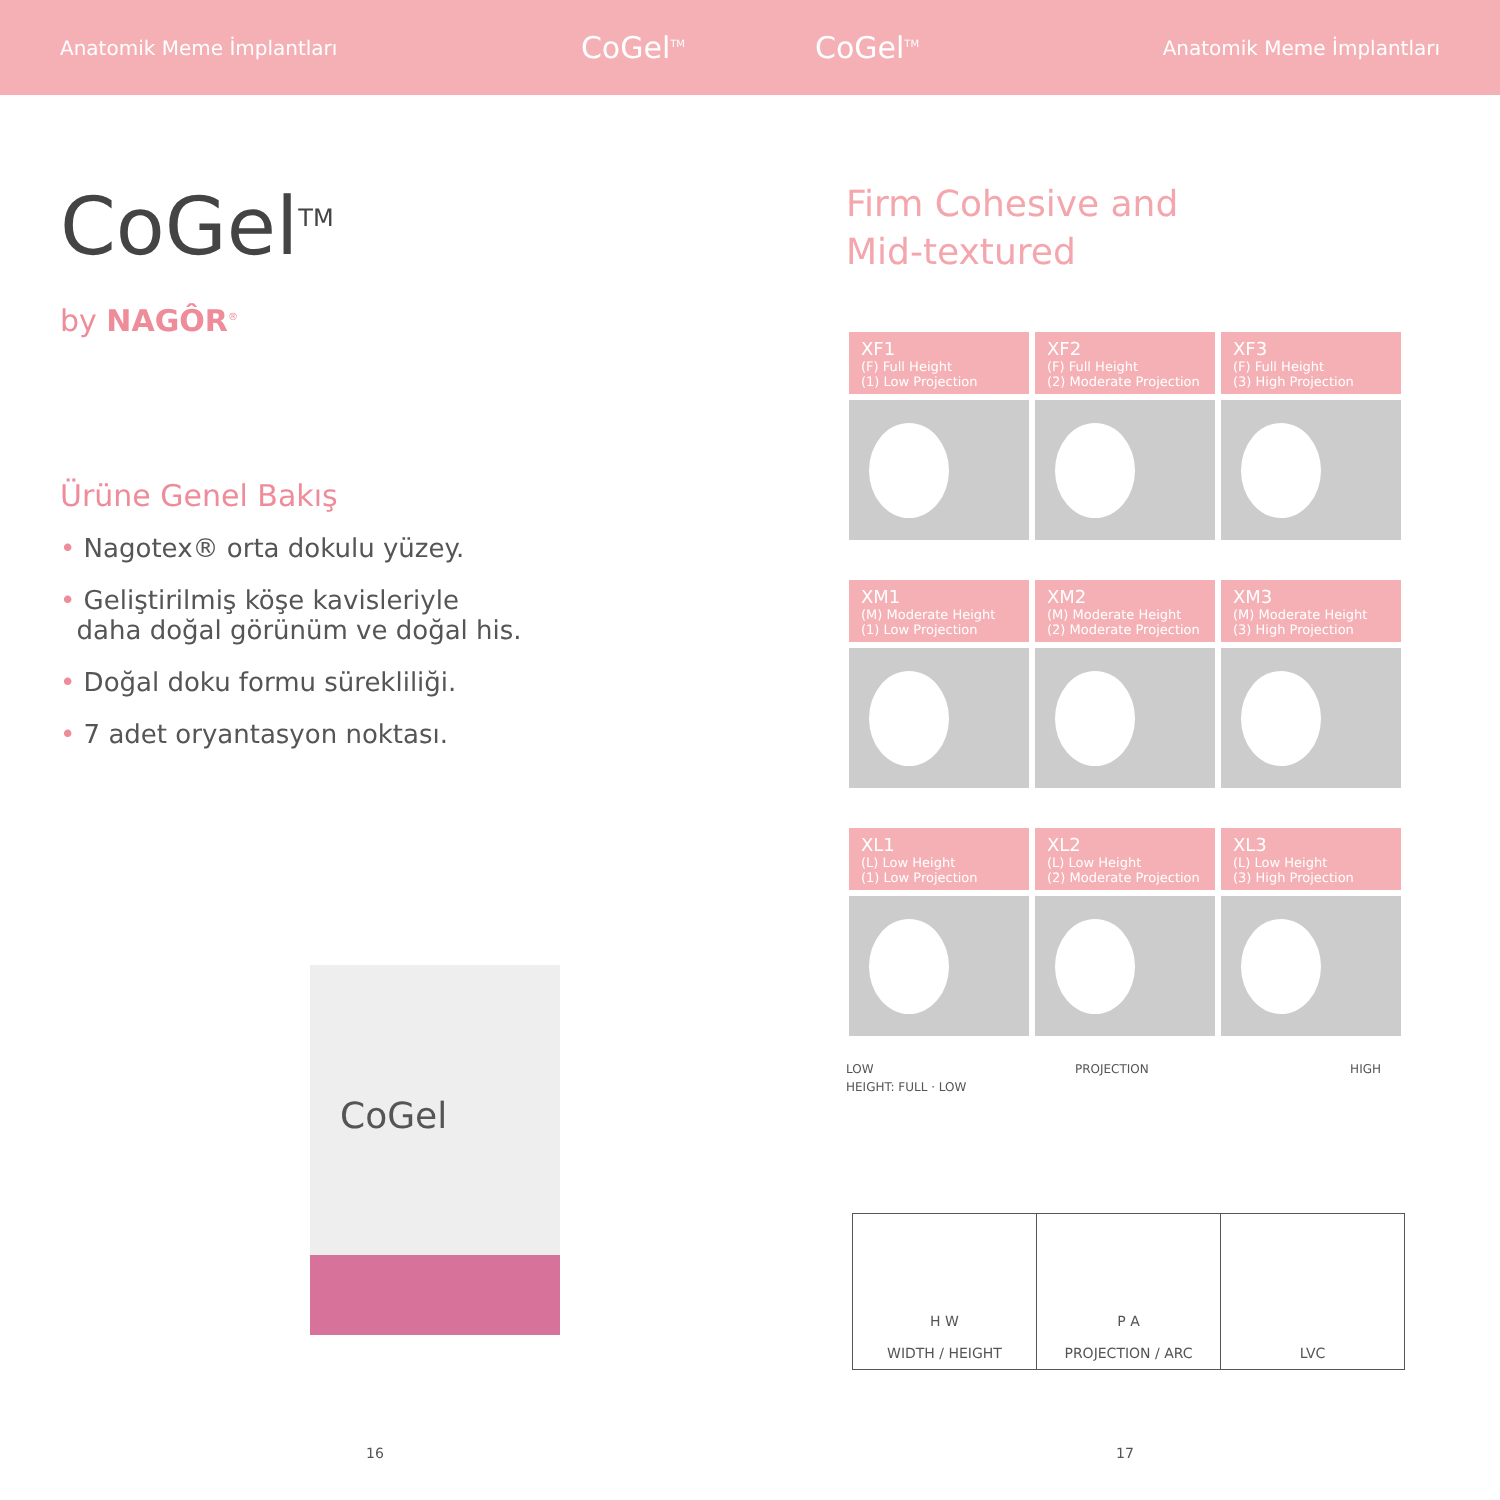Anatomik Meme İmplantları CoGel<sup>TM</sup> CoGel<sup>TM</sup> Anatomik Meme İmplantları
CoGel<sup>TM</sup>
by NAGÔR<sup>®</sup>
Ürüne Genel Bakış
• Nagotex® orta dokulu yüzey.
• Geliştirilmiş köşe kavisleriyle
daha doğal görünüm ve doğal his.
• Doğal doku formu sürekliliği.
• 7 adet oryantasyon noktası.
CoGel
Firm Cohesive and
Mid-textured
| XF1 (F) Full Height (1) Low Projection | XF2 (F) Full Height (2) Moderate Projection | XF3 (F) Full Height (3) High Projection |
| XM1 (M) Moderate Height (1) Low Projection | XM2 (M) Moderate Height (2) Moderate Projection | XM3 (M) Moderate Height (3) High Projection |
| XL1 (L) Low Height (1) Low Projection | XL2 (L) Low Height (2) Moderate Projection | XL3 (L) Low Height (3) High Projection |
LOW PROJECTION HIGH
HEIGHT: FULL · LOW
| H W WIDTH / HEIGHT | P A PROJECTION / ARC | LVC |
16 17